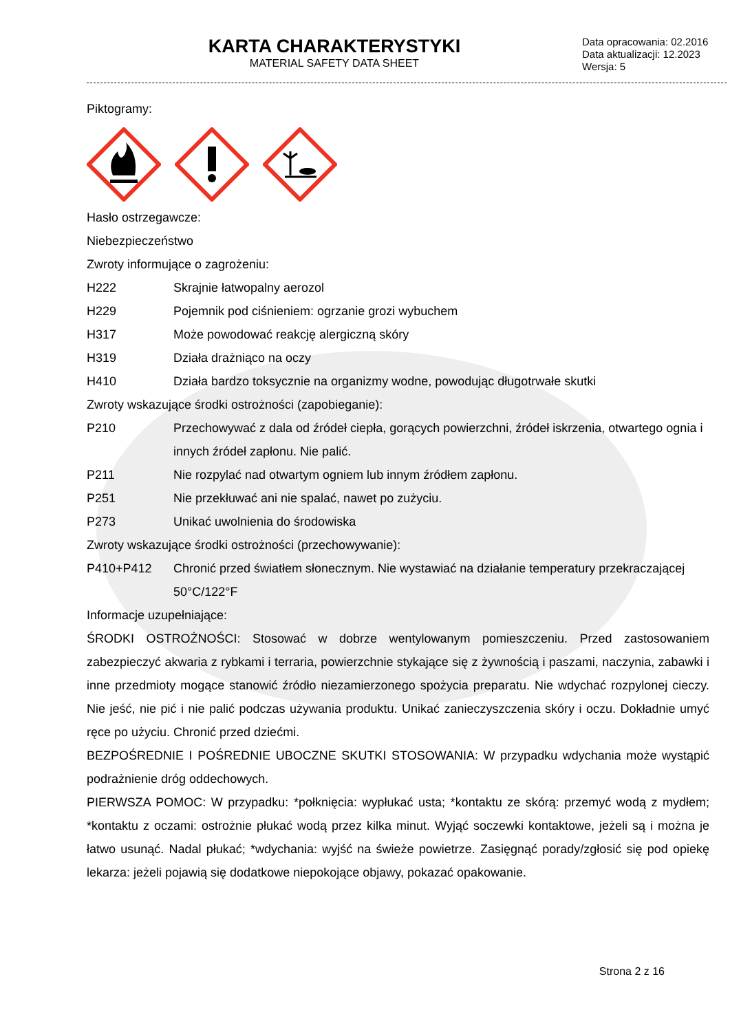KARTA CHARAKTERYSTYKI
MATERIAL SAFETY DATA SHEET
Data opracowania: 02.2016
Data aktualizacji: 12.2023
Wersja: 5
Piktogramy:
Hasło ostrzegawcze:
Niebezpieczeństwo
Zwroty informujące o zagrożeniu:
H222 Skrajnie łatwopalny aerozol
H229 Pojemnik pod ciśnieniem: ogrzanie grozi wybuchem
H317 Może powodować reakcję alergiczną skóry
H319 Działa drażniąco na oczy
H410 Działa bardzo toksycznie na organizmy wodne, powodując długotrwałe skutki
Zwroty wskazujące środki ostrożności (zapobieganie):
P210 Przechowywać z dala od źródeł ciepła, gorących powierzchni, źródeł iskrzenia, otwartego ognia i innych źródeł zapłonu. Nie palić.
P211 Nie rozpylać nad otwartym ogniem lub innym źródłem zapłonu.
P251 Nie przekłuwać ani nie spalać, nawet po zużyciu.
P273 Unikać uwolnienia do środowiska
Zwroty wskazujące środki ostrożności (przechowywanie):
P410+P412 Chronić przed światłem słonecznym. Nie wystawiać na działanie temperatury przekraczającej 50°C/122°F
Informacje uzupełniające:
ŚRODKI OSTROŻNOŚCI: Stosować w dobrze wentylowanym pomieszczeniu. Przed zastosowaniem zabezpieczyć akwaria z rybkami i terraria, powierzchnie stykające się z żywnością i paszami, naczynia, zabawki i inne przedmioty mogące stanowić źródło niezamierzonego spożycia preparatu. Nie wdychać rozpylonej cieczy. Nie jeść, nie pić i nie palić podczas używania produktu. Unikać zanieczyszczenia skóry i oczu. Dokładnie umyć ręce po użyciu. Chronić przed dziećmi.
BEZPOŚREDNIE I POŚREDNIE UBOCZNE SKUTKI STOSOWANIA: W przypadku wdychania może wystąpić podrażnienie dróg oddechowych.
PIERWSZA POMOC: W przypadku: *połknięcia: wypłukać usta; *kontaktu ze skórą: przemyć wodą z mydłem; *kontaktu z oczami: ostrożnie płukać wodą przez kilka minut. Wyjąć soczewki kontaktowe, jeżeli są i można je łatwo usunąć. Nadal płukać; *wdychania: wyjść na świeże powietrze. Zasięgnąć porady/zgłosić się pod opiekę lekarza: jeżeli pojawią się dodatkowe niepokojące objawy, pokazać opakowanie.
Strona 2 z 16